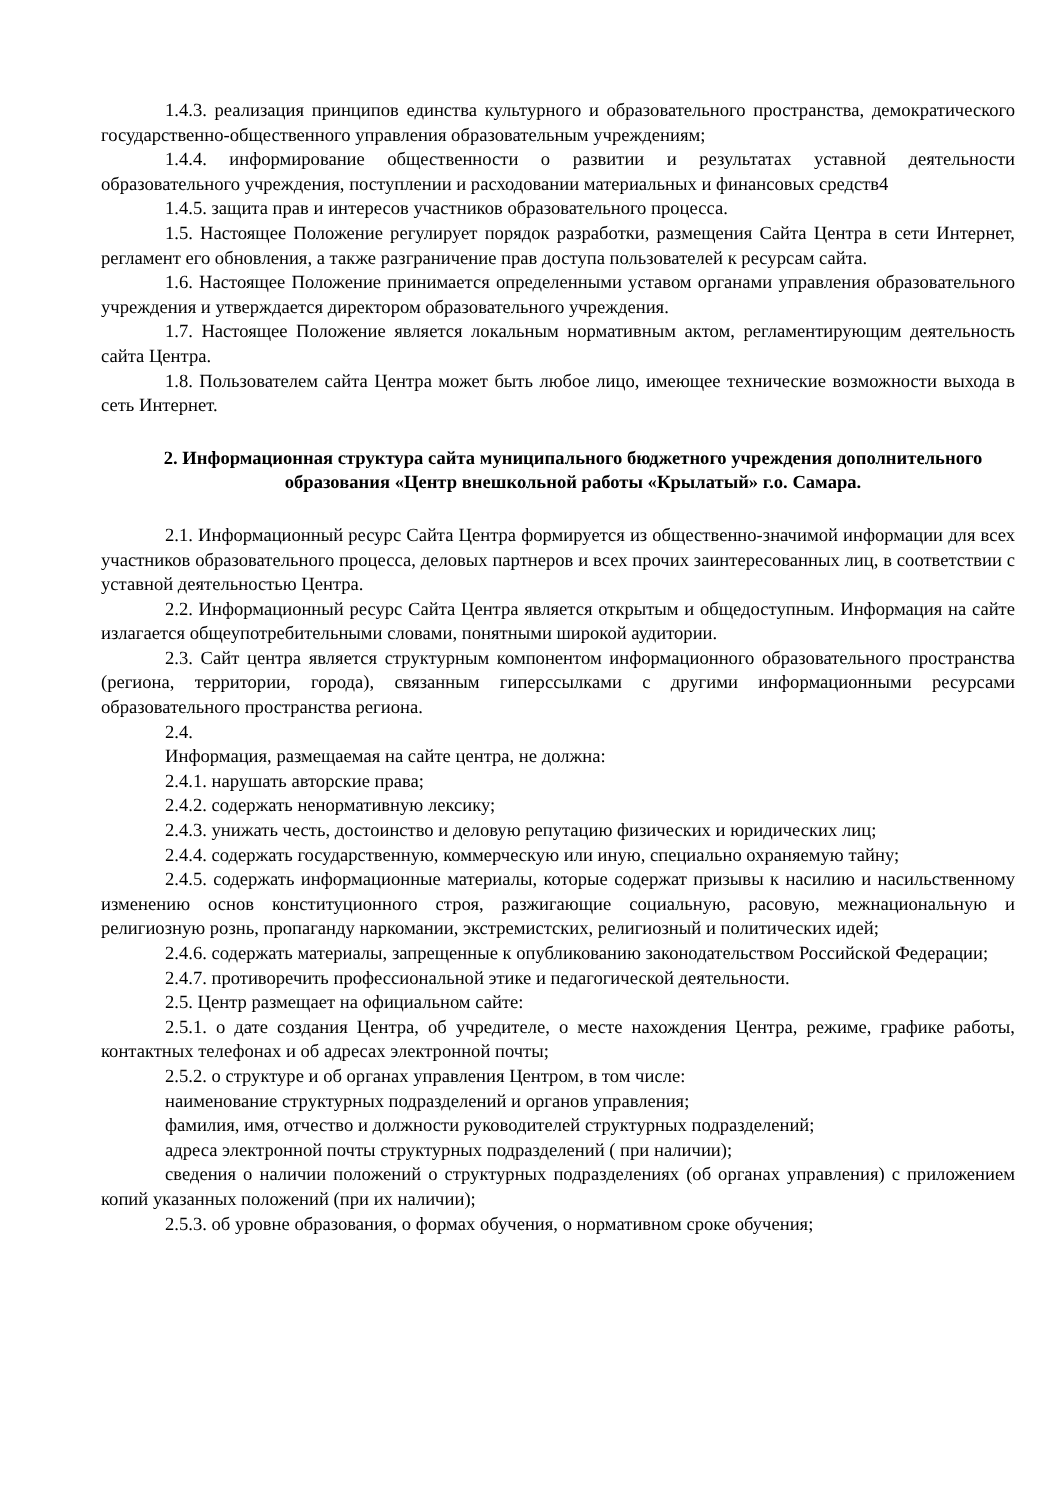1.4.3. реализация принципов единства культурного и образовательного пространства, демократического государственно-общественного управления образовательным учреждениям;
1.4.4. информирование общественности о развитии и результатах уставной деятельности образовательного учреждения, поступлении и расходовании материальных и финансовых средств4
1.4.5. защита прав и интересов участников образовательного процесса.
1.5. Настоящее Положение регулирует порядок разработки, размещения Сайта Центра в сети Интернет, регламент его обновления, а также разграничение прав доступа пользователей к ресурсам сайта.
1.6. Настоящее Положение принимается определенными уставом органами управления образовательного учреждения и утверждается директором образовательного учреждения.
1.7. Настоящее Положение является локальным нормативным актом, регламентирующим деятельность сайта Центра.
1.8. Пользователем сайта Центра может быть любое лицо, имеющее технические возможности выхода в сеть Интернет.
2. Информационная структура сайта муниципального бюджетного учреждения дополнительного образования «Центр внешкольной работы «Крылатый» г.о. Самара.
2.1. Информационный ресурс Сайта Центра формируется из общественно-значимой информации для всех участников образовательного процесса, деловых партнеров и всех прочих заинтересованных лиц, в соответствии с уставной деятельностью Центра.
2.2. Информационный ресурс Сайта Центра является открытым и общедоступным. Информация на сайте излагается общеупотребительными словами, понятными широкой аудитории.
2.3. Сайт центра является структурным компонентом информационного образовательного пространства (региона, территории, города), связанным гиперссылками с другими информационными ресурсами образовательного пространства региона.
2.4.
Информация, размещаемая на сайте центра, не должна:
2.4.1. нарушать авторские права;
2.4.2. содержать ненормативную лексику;
2.4.3. унижать честь, достоинство и деловую репутацию физических и юридических лиц;
2.4.4. содержать государственную, коммерческую или иную, специально охраняемую тайну;
2.4.5. содержать информационные материалы, которые содержат призывы к насилию и насильственному изменению основ конституционного строя, разжигающие социальную, расовую, межнациональную и религиозную рознь, пропаганду наркомании, экстремистских, религиозный и политических идей;
2.4.6. содержать материалы, запрещенные к опубликованию законодательством Российской Федерации;
2.4.7. противоречить профессиональной этике и педагогической деятельности.
2.5. Центр размещает на официальном сайте:
2.5.1. о дате создания Центра, об учредителе, о месте нахождения Центра, режиме, графике работы, контактных телефонах и об адресах электронной почты;
2.5.2. о структуре и об органах управления Центром, в том числе:
наименование структурных подразделений и органов управления;
фамилия, имя, отчество и должности руководителей структурных подразделений;
адреса электронной почты структурных подразделений ( при наличии);
сведения о наличии положений о структурных подразделениях (об органах управления) с приложением копий указанных положений (при их наличии);
2.5.3. об уровне образования, о формах обучения, о нормативном сроке обучения;